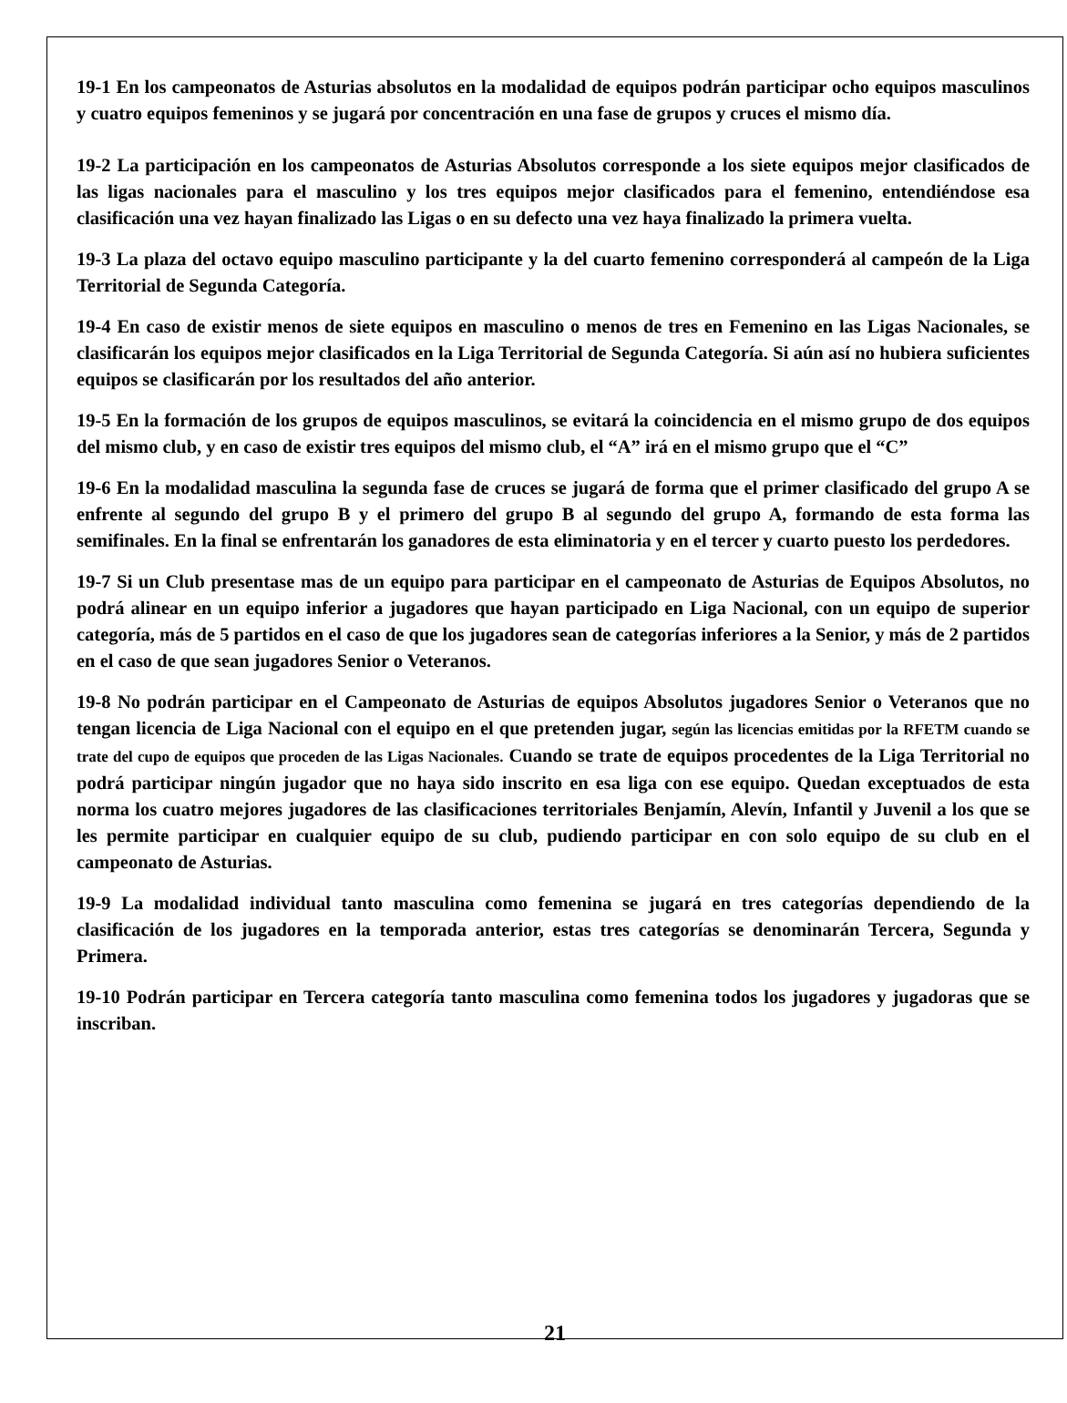19-1 En los campeonatos de Asturias absolutos en la modalidad de equipos podrán participar ocho equipos masculinos y cuatro equipos femeninos y se jugará por concentración en una fase de grupos y cruces el mismo día.
19-2 La participación en los campeonatos de Asturias Absolutos corresponde a los siete equipos mejor clasificados de las ligas nacionales para el masculino y los tres equipos mejor clasificados para el femenino, entendiéndose esa clasificación una vez hayan finalizado las Ligas o en su defecto una vez haya finalizado la primera vuelta.
19-3 La plaza del octavo equipo masculino participante y la del cuarto femenino corresponderá al campeón de la Liga Territorial de Segunda Categoría.
19-4 En caso de existir menos de siete equipos en masculino o menos de tres en Femenino en las Ligas Nacionales, se clasificarán los equipos mejor clasificados en la Liga Territorial de Segunda Categoría. Si aún así no hubiera suficientes equipos se clasificarán por los resultados del año anterior.
19-5 En la formación de los grupos de equipos masculinos, se evitará la coincidencia en el mismo grupo de dos equipos del mismo club, y en caso de existir tres equipos del mismo club, el “A” irá en el mismo grupo que el “C”
19-6 En la modalidad masculina la segunda fase de cruces se jugará de forma que el primer clasificado del grupo A se enfrente al segundo del grupo B y el primero del grupo B al segundo del grupo A, formando de esta forma las semifinales. En la final se enfrentarán los ganadores de esta eliminatoria y en el tercer y cuarto puesto los perdedores.
19-7 Si un Club presentase mas de un equipo para participar en el campeonato de Asturias de Equipos Absolutos, no podrá alinear en un equipo inferior a jugadores que hayan participado en Liga Nacional, con un equipo de superior categoría, más de 5 partidos en el caso de que los jugadores sean de categorías inferiores a la Senior, y más de 2 partidos en el caso de que sean jugadores Senior o Veteranos.
19-8 No podrán participar en el Campeonato de Asturias de equipos Absolutos jugadores Senior o Veteranos que no tengan licencia de Liga Nacional con el equipo en el que pretenden jugar, según las licencias emitidas por la RFETM cuando se trate del cupo de equipos que proceden de las Ligas Nacionales. Cuando se trate de equipos procedentes de la Liga Territorial no podrá participar ningún jugador que no haya sido inscrito en esa liga con ese equipo. Quedan exceptuados de esta norma los cuatro mejores jugadores de las clasificaciones territoriales Benjamín, Alevín, Infantil y Juvenil a los que se les permite participar en cualquier equipo de su club, pudiendo participar en con solo equipo de su club en el campeonato de Asturias.
19-9 La modalidad individual tanto masculina como femenina se jugará en tres categorías dependiendo de la clasificación de los jugadores en la temporada anterior, estas tres categorías se denominarán Tercera, Segunda y Primera.
19-10 Podrán participar en Tercera categoría tanto masculina como femenina todos los jugadores y jugadoras que se inscriban.
21